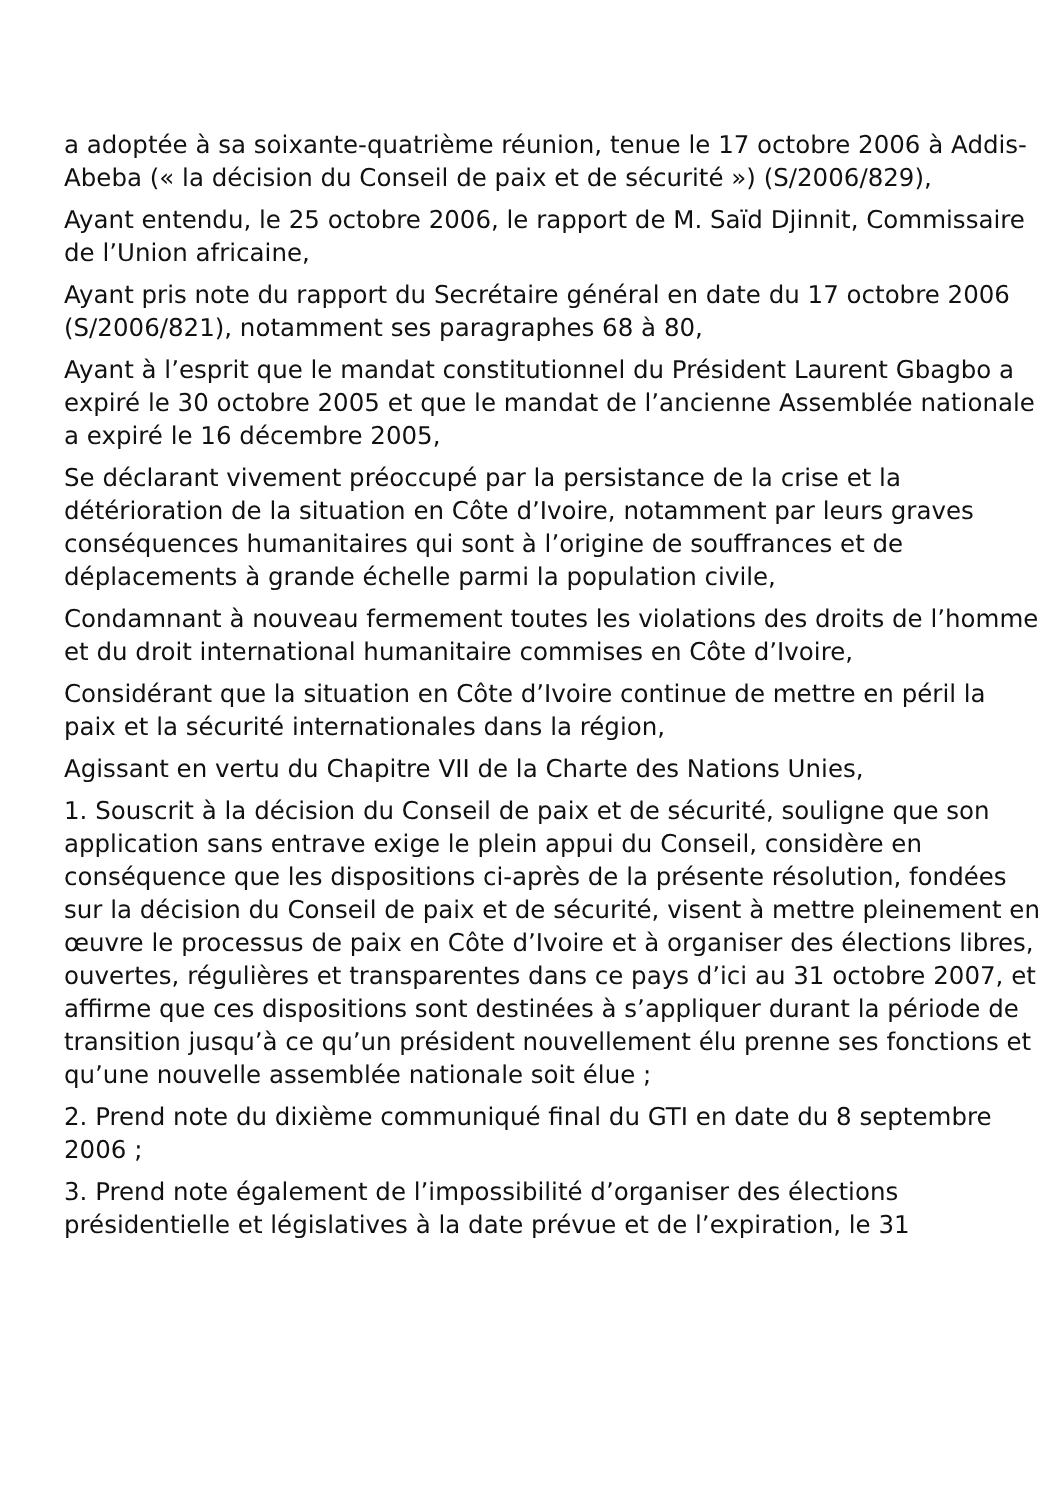a adoptée à sa soixante-quatrième réunion, tenue le 17 octobre 2006 à Addis-Abeba (« la décision du Conseil de paix et de sécurité ») (S/2006/829),
Ayant entendu, le 25 octobre 2006, le rapport de M. Saïd Djinnit, Commissaire de l’Union africaine,
Ayant pris note du rapport du Secrétaire général en date du 17 octobre 2006 (S/2006/821), notamment ses paragraphes 68 à 80,
Ayant à l’esprit que le mandat constitutionnel du Président Laurent Gbagbo a expiré le 30 octobre 2005 et que le mandat de l’ancienne Assemblée nationale a expiré le 16 décembre 2005,
Se déclarant vivement préoccupé par la persistance de la crise et la détérioration de la situation en Côte d’Ivoire, notamment par leurs graves conséquences humanitaires qui sont à l’origine de souffrances et de déplacements à grande échelle parmi la population civile,
Condamnant à nouveau fermement toutes les violations des droits de l’homme et du droit international humanitaire commises en Côte d’Ivoire,
Considérant que la situation en Côte d’Ivoire continue de mettre en péril la paix et la sécurité internationales dans la région,
Agissant en vertu du Chapitre VII de la Charte des Nations Unies,
1. Souscrit à la décision du Conseil de paix et de sécurité, souligne que son application sans entrave exige le plein appui du Conseil, considère en conséquence que les dispositions ci-après de la présente résolution, fondées sur la décision du Conseil de paix et de sécurité, visent à mettre pleinement en œuvre le processus de paix en Côte d’Ivoire et à organiser des élections libres, ouvertes, régulières et transparentes dans ce pays d’ici au 31 octobre 2007, et affirme que ces dispositions sont destinées à s’appliquer durant la période de transition jusqu’à ce qu’un président nouvellement élu prenne ses fonctions et qu’une nouvelle assemblée nationale soit élue ;
2. Prend note du dixième communiqué final du GTI en date du 8 septembre 2006 ;
3. Prend note également de l’impossibilité d’organiser des élections présidentielle et législatives à la date prévue et de l’expiration, le 31